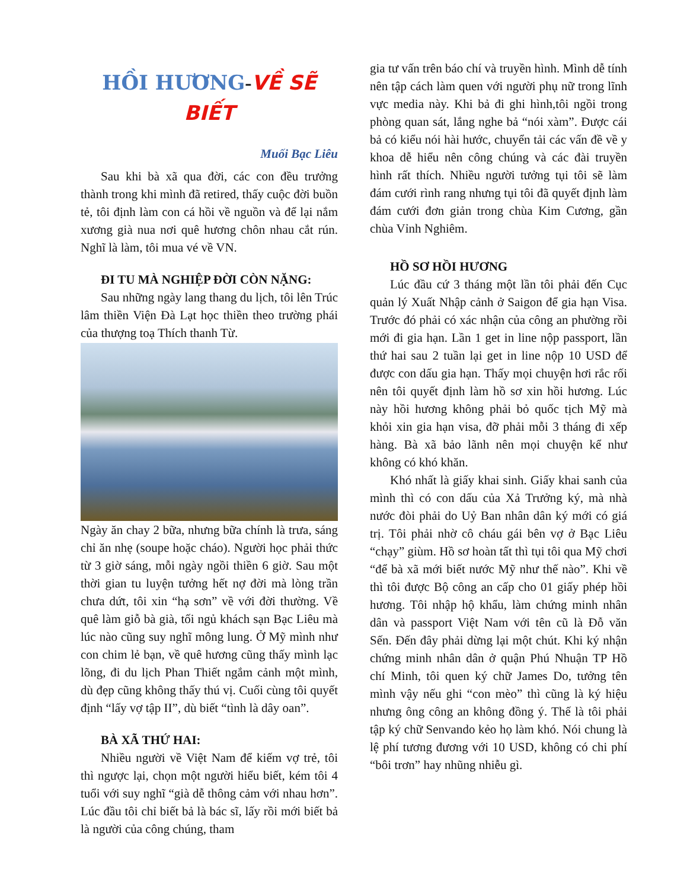HỒI HƯƠNG-VỀ SẼ BIẾT
Muối Bạc Liêu
Sau khi bà xã qua đời, các con đều trưởng thành trong khi mình đã retired, thấy cuộc đời buồn tẻ, tôi định làm con cá hồi về nguồn và để lại nắm xương già nua nơi quê hương chôn nhau cắt rún. Nghĩ là làm, tôi mua vé về VN.
ĐI TU MÀ NGHIỆP ĐỜI CÒN NẶNG:
Sau những ngày lang thang du lịch, tôi lên Trúc lâm thiền Viện Đà Lạt học thiền theo trường phái của thượng toạ Thích thanh Từ.
Ngày ăn chay 2 bữa, nhưng bữa chính là trưa, sáng chỉ ăn nhẹ (soupe hoặc cháo). Người học phải thức từ 3 giờ sáng, mỗi ngày ngồi thiền 6 giờ. Sau một thời gian tu luyện tưởng hết nợ đời mà lòng trần chưa dứt, tôi xin “hạ sơn” về với đời thường. Về quê làm giỗ bà già, tối ngủ khách sạn Bạc Liêu mà lúc nào cũng suy nghĩ mông lung. Ở Mỹ mình như con chim lẻ bạn, về quê hương cũng thấy mình lạc lõng, đi du lịch Phan Thiết ngắm cảnh một mình, dù đẹp cũng không thấy thú vị. Cuối cùng tôi quyết định “lấy vợ tập II”, dù biết “tình là dây oan”.
BÀ XÃ THỨ HAI:
Nhiều người về Việt Nam để kiếm vợ trẻ, tôi thì ngược lại, chọn một người hiểu biết, kém tôi 4 tuổi với suy nghĩ “già dễ thông cảm với nhau hơn”. Lúc đầu tôi chỉ biết bả là bác sĩ, lấy rồi mới biết bả là người của công chúng, tham
gia tư vấn trên báo chí và truyền hình. Mình dễ tính nên tập cách làm quen với người phụ nữ trong lĩnh vực media này. Khi bả đi ghi hình,tôi ngồi trong phòng quan sát, lắng nghe bả “nói xàm”. Được cái bả có kiểu nói hài hước, chuyển tải các vấn đề về y khoa dễ hiểu nên công chúng và các đài truyền hình rất thích. Nhiều người tưởng tụi tôi sẽ làm đám cưới rình rang nhưng tụi tôi đã quyết định làm đám cưới đơn giản trong chùa Kim Cương, gần chùa Vỉnh Nghiêm.
HỒ SƠ HỒI HƯƠNG
Lúc đầu cứ 3 tháng một lần tôi phải đến Cục quản lý Xuất Nhập cảnh ở Saigon để gia hạn Visa. Trước đó phải có xác nhận của công an phường rồi mới đi gia hạn. Lần 1 get in line nộp passport, lần thứ hai sau 2 tuần lại get in line nộp 10 USD để được con dấu gia hạn. Thấy mọi chuyện hơi rắc rối nên tôi quyết định làm hồ sơ xin hồi hương. Lúc này hồi hương không phải bỏ quốc tịch Mỹ mà khỏi xin gia hạn visa, đỡ phải mỗi 3 tháng đi xếp hàng. Bà xã bảo lãnh nên mọi chuyện kể như không có khó khăn.
Khó nhất là giấy khai sinh. Giấy khai sanh của mình thì có con dấu của Xả Trưởng ký, mà nhà nước đòi phải do Uỷ Ban nhân dân ký mới có giá trị. Tôi phải nhờ cô cháu gái bên vợ ở Bạc Liêu “chạy” giùm. Hồ sơ hoàn tất thì tụi tôi qua Mỹ chơi “để bà xã mới biết nước Mỹ như thế nào”. Khi về thì tôi được Bộ công an cấp cho 01 giấy phép hồi hương. Tôi nhập hộ khẩu, làm chứng minh nhân dân và passport Việt Nam với tên cũ là Đỗ văn Sến. Đến đây phải dừng lại một chút. Khi ký nhận chứng minh nhân dân ở quận Phú Nhuận TP Hồ chí Minh, tôi quen ký chữ James Do, tưởng tên mình vậy nếu ghi “con mèo” thì cũng là ký hiệu nhưng ông công an không đồng ý. Thế là tôi phải tập ký chữ Senvando kẻo họ làm khó. Nói chung là lệ phí tương đương với 10 USD, không có chi phí “bôi trơn” hay nhũng nhiễu gì.